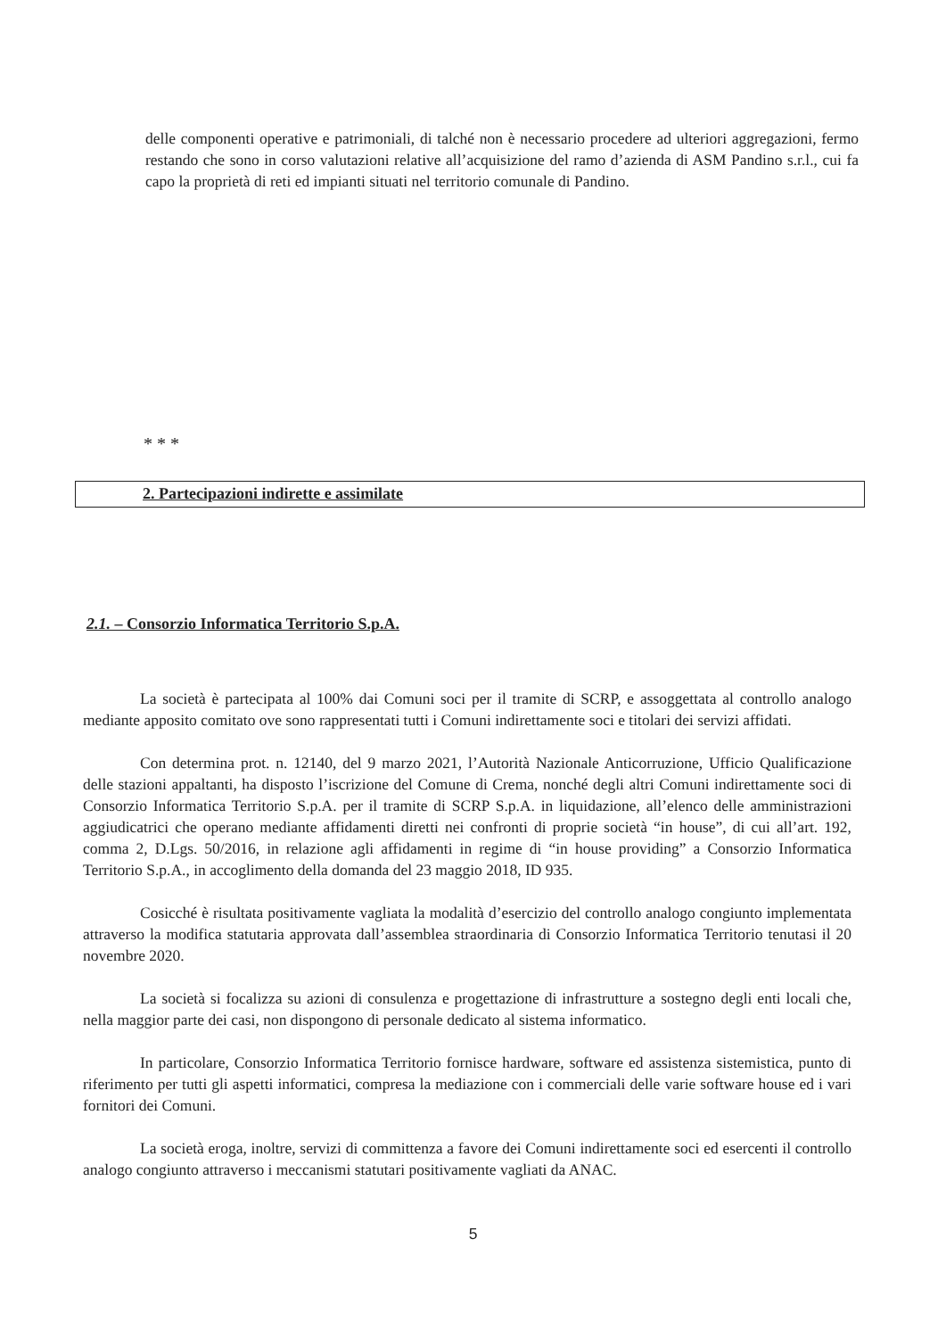delle componenti operative e patrimoniali, di talché non è necessario procedere ad ulteriori aggregazioni, fermo restando che sono in corso valutazioni relative all’acquisizione del ramo d’azienda di ASM Pandino s.r.l., cui fa capo la proprietà di reti ed impianti situati nel territorio comunale di Pandino.
* * *
2. Partecipazioni indirette e assimilate
2.1. – Consorzio Informatica Territorio S.p.A.
La società è partecipata al 100% dai Comuni soci per il tramite di SCRP, e assoggettata al controllo analogo mediante apposito comitato ove sono rappresentati tutti i Comuni indirettamente soci e titolari dei servizi affidati.
Con determina prot. n. 12140, del 9 marzo 2021, l’Autorità Nazionale Anticorruzione, Ufficio Qualificazione delle stazioni appaltanti, ha disposto l’iscrizione del Comune di Crema, nonché degli altri Comuni indirettamente soci di Consorzio Informatica Territorio S.p.A. per il tramite di SCRP S.p.A. in liquidazione, all’elenco delle amministrazioni aggiudicatrici che operano mediante affidamenti diretti nei confronti di proprie società “in house”, di cui all’art. 192, comma 2, D.Lgs. 50/2016, in relazione agli affidamenti in regime di “in house providing” a Consorzio Informatica Territorio S.p.A., in accoglimento della domanda del 23 maggio 2018, ID 935.
Cosicché è risultata positivamente vagliata la modalità d’esercizio del controllo analogo congiunto implementata attraverso la modifica statutaria approvata dall’assemblea straordinaria di Consorzio Informatica Territorio tenutasi il 20 novembre 2020.
La società si focalizza su azioni di consulenza e progettazione di infrastrutture a sostegno degli enti locali che, nella maggior parte dei casi, non dispongono di personale dedicato al sistema informatico.
In particolare, Consorzio Informatica Territorio fornisce hardware, software ed assistenza sistemistica, punto di riferimento per tutti gli aspetti informatici, compresa la mediazione con i commerciali delle varie software house ed i vari fornitori dei Comuni.
La società eroga, inoltre, servizi di committenza a favore dei Comuni indirettamente soci ed esercenti il controllo analogo congiunto attraverso i meccanismi statutari positivamente vagliati da ANAC.
5